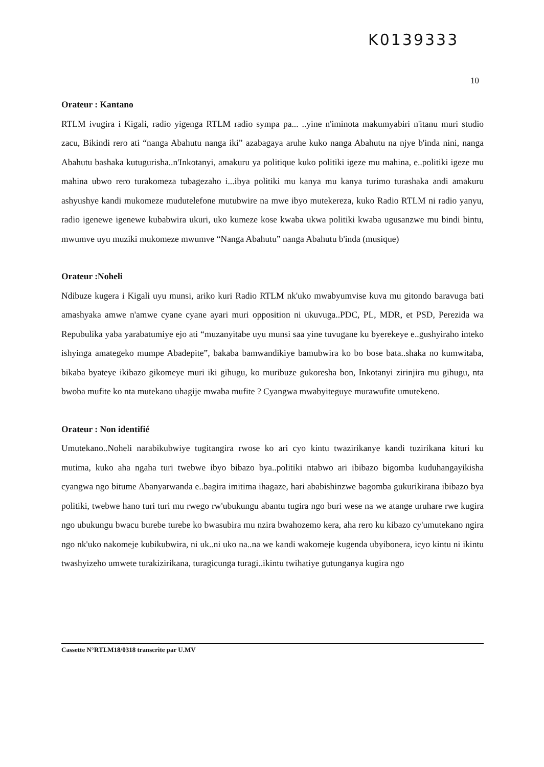K0139333
10
Orateur : Kantano
RTLM ivugira i Kigali, radio yigenga RTLM radio sympa pa... ..yine n'iminota makumyabiri n'itanu muri studio zacu, Bikindi rero ati “nanga Abahutu nanga iki” azabagaya aruhe kuko nanga Abahutu na njye b'inda nini, nanga Abahutu bashaka kutugurisha..n'Inkotanyi, amakuru ya politique kuko politiki igeze mu mahina, e..politiki igeze mu mahina ubwo rero turakomeza tubagezaho i...ibya politiki mu kanya mu kanya turimo turashaka andi amakuru ashyushye kandi mukomeze mudutelefone mutubwire na mwe ibyo mutekereza, kuko Radio RTLM ni radio yanyu, radio igenewe igenewe kubabwira ukuri, uko kumeze kose kwaba ukwa politiki kwaba ugusanzwe mu bindi bintu, mwumve uyu muziki mukomeze mwumve “Nanga Abahutu” nanga Abahutu b'inda (musique)
Orateur :Noheli
Ndibuze kugera i Kigali uyu munsi, ariko kuri Radio RTLM nk'uko mwabyumvise kuva mu gitondo baravuga bati amashyaka amwe n'amwe cyane cyane ayari muri opposition ni ukuvuga..PDC, PL, MDR, et PSD, Perezida wa Repubulika yaba yarabatumiye ejo ati “muzanyitabe uyu munsi saa yine tuvugane ku byerekeye e..gushyiraho inteko ishyinga amategeko mumpe Abadepite”, bakaba bamwandikiye bamubwira ko bo bose bata..shaka no kumwitaba, bikaba byateye ikibazo gikomeye muri iki gihugu, ko muribuze gukoresha bon, Inkotanyi zirinjira mu gihugu, nta bwoba mufite ko nta mutekano uhagije mwaba mufite ? Cyangwa mwabyiteguye murawufite umutekeno.
Orateur : Non identifié
Umutekano..Noheli narabikubwiye tugitangira rwose ko ari cyo kintu twazirikanye kandi tuzirikana kituri ku mutima, kuko aha ngaha turi twebwe ibyo bibazo bya..politiki ntabwo ari ibibazo bigomba kuduhangayikisha cyangwa ngo bitume Abanyarwanda e..bagira imitima ihagaze, hari ababishinzwe bagomba gukurikirana ibibazo bya politiki, twebwe hano turi turi mu rwego rw'ubukungu abantu tugira ngo buri wese na we atange uruhare rwe kugira ngo ubukungu bwacu burebe turebe ko bwasubira mu nzira bwahozemo kera, aha rero ku kibazo cy'umutekano ngira ngo nk'uko nakomeje kubikubwira, ni uk..ni uko na..na we kandi wakomeje kugenda ubyibonera, icyo kintu ni ikintu twashyizeho umwete turakizirikana, turagicunga turagi..ikintu twihatiye gutunganya kugira ngo
Cassette N°RTLM18/0318 transcrite par U.MV